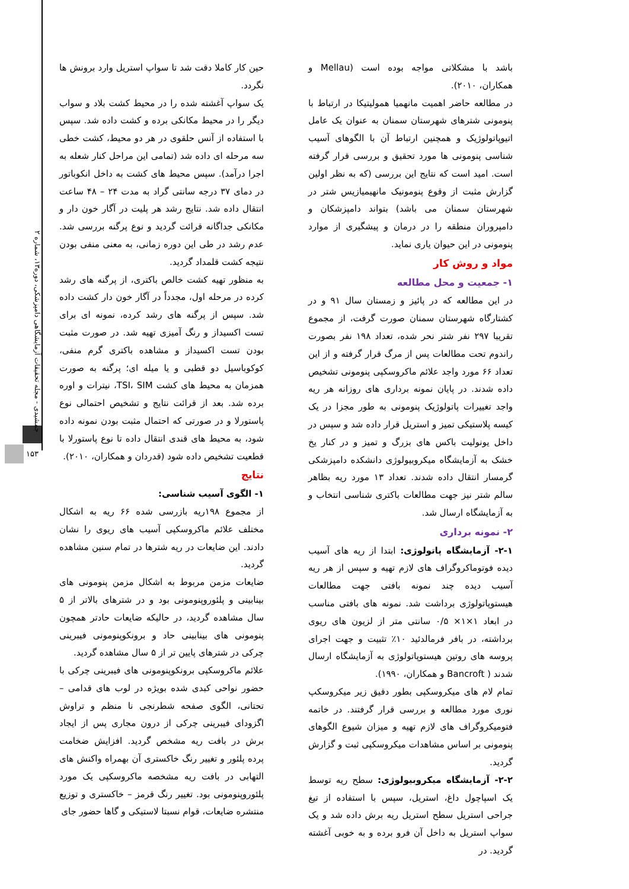جمشیدی - مجله تحقیقات آزمایشگاهی دامپزشکی، دوره۱۳، شماره ۲
۱۵۳
باشد با مشکلاتی مواجه بوده است (Mellau و همکاران، ۲۰۱۰).
در مطالعه حاضر اهمیت مانهمیا همولیتیکا در ارتباط با پنومونی شترهای شهرستان سمنان به عنوان یک عامل اتیوپاتولوژیک و همچنین ارتباط آن با الگوهای آسیب شناسی پنومونی ها مورد تحقیق و بررسی قرار گرفته است. امید است که نتایج این بررسی (که به نظر اولین گزارش مثبت از وقوع پنومونیک مانهیمیازیس شتر در شهرستان سمنان می باشد) بتواند دامپزشکان و دامپروران منطقه را در درمان و پیشگیری از موارد پنومونی در این حیوان یاری نماید.
مواد و روش کار
۱- جمعیت و محل مطالعه
در این مطالعه که در پائیز و زمستان سال ۹۱ و در کشتارگاه شهرستان سمنان صورت گرفت، از مجموع تقریبا ۲۹۷ نفر شتر نحر شده، تعداد ۱۹۸ نفر بصورت راندوم تحت مطالعات پس از مرگ قرار گرفته و از این تعداد ۶۶ مورد واجد علائم ماکروسکپی پنومونی تشخیص داده شدند. در پایان نمونه برداری های روزانه هر ریه واجد تغییرات پاتولوژیک پنومونی به طور مجزا در یک کیسه پلاستیکی تمیز و استریل قرار داده شد و سپس در داخل یونولیت باکس های بزرگ و تمیز و در کنار یخ خشک به آزمایشگاه میکروبیولوژی دانشکده دامپزشکی گرمسار انتقال داده شدند. تعداد ۱۳ مورد ریه بظاهر سالم شتر نیز جهت مطالعات باکتری شناسی انتخاب و به آزمایشگاه ارسال شد.
۲- نمونه برداری
۲-۱- آزمایشگاه پاتولوژی: ابتدا از ریه های آسیب دیده فوتوماکروگراف های لازم تهیه و سپس از هر ریه آسیب دیده چند نمونه بافتی جهت مطالعات هیستوپاتولوژی برداشت شد. نمونه های بافتی مناسب در ابعاد ۱×۱× ۰/۵ سانتی متر از لزیون های ریوی برداشته، در بافر فرمالدئید ۱۰٪ تثبیت و جهت اجرای پروسه های روتین هیستوپاتولوژی به آزمایشگاه ارسال شدند ( Bancroft و همکاران، ۱۹۹۰).
تمام لام های میکروسکپی بطور دقیق زیر میکروسکپ نوری مورد مطالعه و بررسی قرار گرفتند. در خاتمه فتومیکروگراف های لازم تهیه و میزان شیوع الگوهای پنومونی بر اساس مشاهدات میکروسکپی ثبت و گزارش گردید.
۲-۲- آزمایشگاه میکروبیولوژی: سطح ریه توسط یک اسپاچول داغ، استریل، سپس با استفاده از تیغ جراحی استریل سطح استریل ریه برش داده شد و یک سواپ استریل به داخل آن فرو برده و به خوبی آغشته گردید. در
حین کار کاملا دقت شد تا سواپ استریل وارد برونش ها نگردد.
یک سواپ آغشته شده را در محیط کشت بلاد و سواب دیگر را در محیط مکانکی برده و کشت داده شد. سپس با استفاده از آنس حلقوی در هر دو محیط، کشت خطی سه مرحله ای داده شد (تمامی این مراحل کنار شعله به اجرا درآمد). سپس محیط های کشت به داخل انکوباتور در دمای ۳۷ درجه سانتی گراد به مدت ۲۴ – ۴۸ ساعت انتقال داده شد. نتایج رشد هر پلیت در آگار خون دار و مکانکی جداگانه قرائت گردید و نوع پرگنه بررسی شد. عدم رشد در طی این دوره زمانی، به معنی منفی بودن نتیجه کشت قلمداد گردید.
به منظور تهیه کشت خالص باکتری، از پرگنه های رشد کرده در مرحله اول، مجدداً در آگار خون دار کشت داده شد. سپس از پرگنه های رشد کرده، نمونه ای برای تست اکسیداز و رنگ آمیزی تهیه شد. در صورت مثبت بودن تست اکسیداز و مشاهده باکتری گرم منفی، کوکوباسیل دو قطبی و یا میله ای؛ پرگنه به صورت همزمان به محیط های کشت TSI، SIM، نیترات و اوره برده شد. بعد از قرائت نتایج و تشخیص احتمالی نوع پاستورلا و در صورتی که احتمال مثبت بودن نمونه داده شود، به محیط های قندی انتقال داده تا نوع پاستورلا با قطعیت تشخیص داده شود (قدردان و همکاران، ۲۰۱۰).
نتایج
۱- الگوی آسیب شناسی:
از مجموع ۱۹۸ریه بازرسی شده ۶۶ ریه به اشکال مختلف علائم ماکروسکپی آسیب های ریوی را نشان دادند. این ضایعات در ریه شترها در تمام سنین مشاهده گردید.
ضایعات مزمن مربوط به اشکال مزمن پنومونی های بینابینی و پلئوروپنومونی بود و در شترهای بالاتر از ۵ سال مشاهده گردید، در حالیکه ضایعات حادتر همچون پنومونی های بینابینی حاد و برونکوپنومونی فیبرینی چرکی در شترهای پایین تر از ۵ سال مشاهده گردید.
علائم ماکروسکپی برونکوپنومونی های فیبرینی چرکی با حضور نواحی کبدی شده بویژه در لوب های قدامی – تحتانی، الگوی صفحه شطرنجی نا منظم و تراوش اگزودای فیبرینی چرکی از درون مجاری پس از ایجاد برش در بافت ریه مشخص گردید. افزایش ضخامت پرده پلئور و تغییر رنگ خاکستری آن بهمراه واکنش های التهابی در بافت ریه مشخصه ماکروسکپی یک مورد پلئوروپنومونی بود. تغییر رنگ قرمز – خاکستری و توزیع منتشره ضایعات، قوام نسبتا لاستیکی و گاها حضور جای